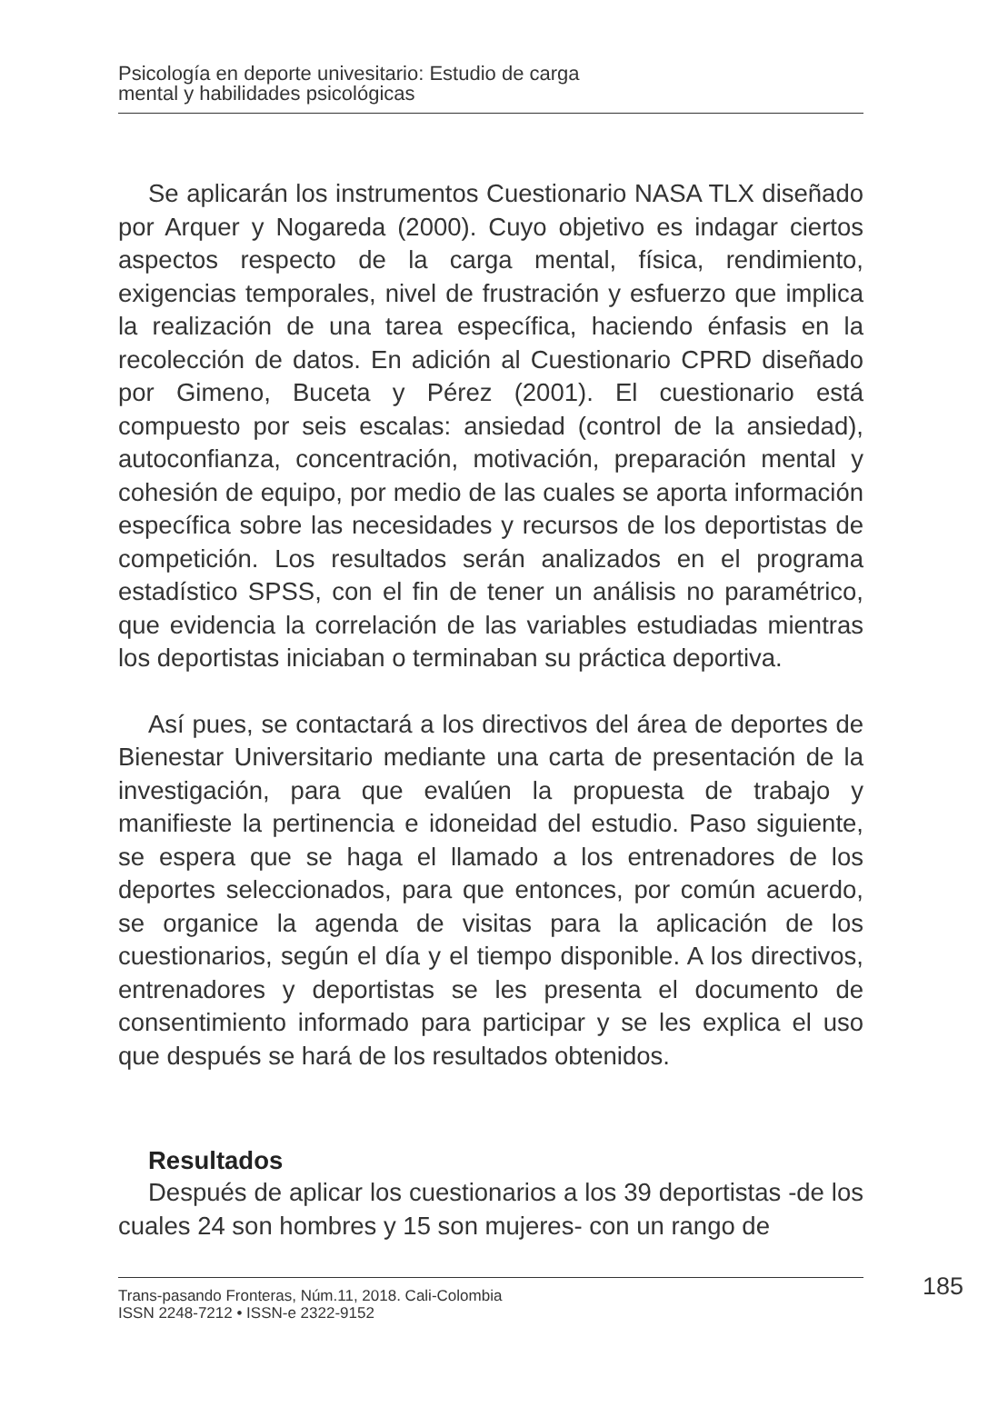Psicología en deporte univesitario: Estudio de carga
mental y habilidades psicológicas
Se aplicarán los instrumentos Cuestionario NASA TLX diseñado por Arquer y Nogareda (2000). Cuyo objetivo es indagar ciertos aspectos respecto de la carga mental, física, rendimiento, exigencias temporales, nivel de frustración y esfuerzo que implica la realización de una tarea específica, haciendo énfasis en la recolección de datos. En adición al Cuestionario CPRD diseñado por Gimeno, Buceta y Pérez (2001). El cuestionario está compuesto por seis escalas: ansiedad (control de la ansiedad), autoconfianza, concentración, motivación, preparación mental y cohesión de equipo, por medio de las cuales se aporta información específica sobre las necesidades y recursos de los deportistas de competición. Los resultados serán analizados en el programa estadístico SPSS, con el fin de tener un análisis no paramétrico, que evidencia la correlación de las variables estudiadas mientras los deportistas iniciaban o terminaban su práctica deportiva.
Así pues, se contactará a los directivos del área de deportes de Bienestar Universitario mediante una carta de presentación de la investigación, para que evalúen la propuesta de trabajo y manifieste la pertinencia e idoneidad del estudio. Paso siguiente, se espera que se haga el llamado a los entrenadores de los deportes seleccionados, para que entonces, por común acuerdo, se organice la agenda de visitas para la aplicación de los cuestionarios, según el día y el tiempo disponible. A los directivos, entrenadores y deportistas se les presenta el documento de consentimiento informado para participar y se les explica el uso que después se hará de los resultados obtenidos.
Resultados
Después de aplicar los cuestionarios a los 39 deportistas -de los cuales 24 son hombres y 15 son mujeres- con un rango de
Trans-pasando Fronteras, Núm.11, 2018. Cali-Colombia
ISSN 2248-7212 • ISSN-e 2322-9152
185